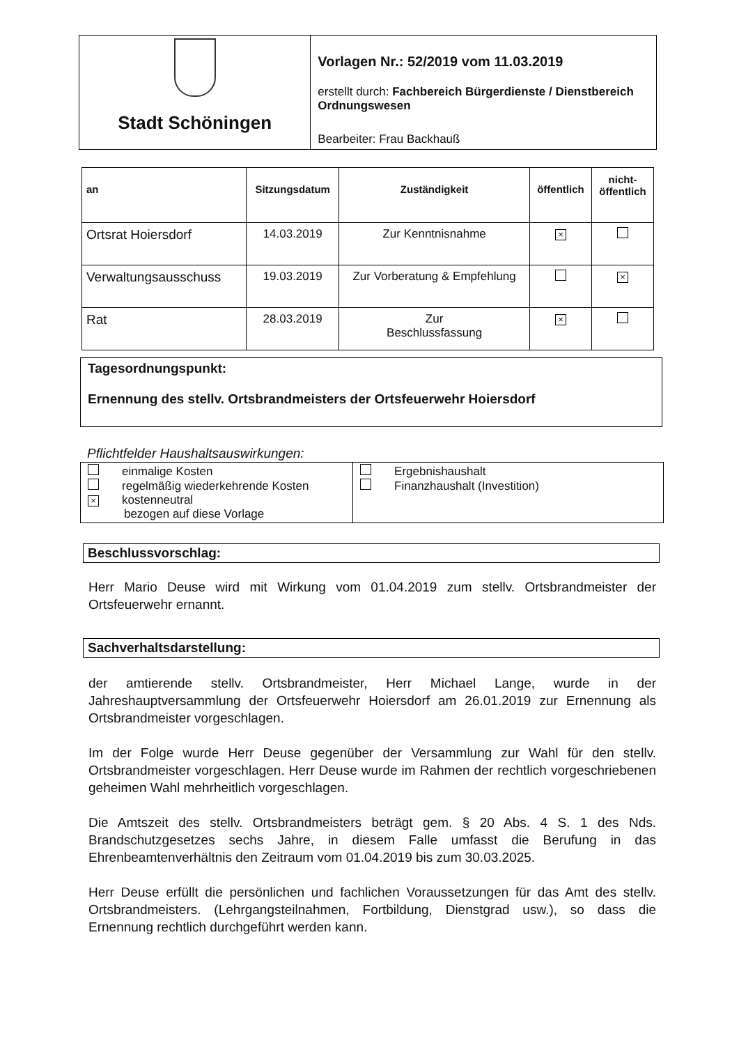Stadt Schöningen
Vorlagen Nr.: 52/2019 vom 11.03.2019
erstellt durch: Fachbereich Bürgerdienste / Dienstbereich Ordnungswesen
Bearbeiter: Frau Backhauß
| an | Sitzungsdatum | Zuständigkeit | öffentlich | nicht- öffentlich |
| --- | --- | --- | --- | --- |
| Ortsrat Hoiersdorf | 14.03.2019 | Zur Kenntnisnahme | × | |
| Verwaltungsausschuss | 19.03.2019 | Zur Vorberatung & Empfehlung | | × |
| Rat | 28.03.2019 | Zur Beschlussfassung | × | |
Tagesordnungspunkt:
Ernennung des stellv. Ortsbrandmeisters der Ortsfeuerwehr Hoiersdorf
Pflichtfelder Haushaltsauswirkungen:
| einmalige Kosten regelmäßig wiederkehrende Kosten × kostenneutral bezogen auf diese Vorlage | Ergebnishaushalt Finanzhaushalt (Investition) |
Beschlussvorschlag:
Herr Mario Deuse wird mit Wirkung vom 01.04.2019 zum stellv. Ortsbrandmeister der Ortsfeuerwehr ernannt.
Sachverhaltsdarstellung:
der amtierende stellv. Ortsbrandmeister, Herr Michael Lange, wurde in der Jahreshauptversammlung der Ortsfeuerwehr Hoiersdorf am 26.01.2019 zur Ernennung als Ortsbrandmeister vorgeschlagen.
Im der Folge wurde Herr Deuse gegenüber der Versammlung zur Wahl für den stellv. Ortsbrandmeister vorgeschlagen. Herr Deuse wurde im Rahmen der rechtlich vorgeschriebenen geheimen Wahl mehrheitlich vorgeschlagen.
Die Amtszeit des stellv. Ortsbrandmeisters beträgt gem. § 20 Abs. 4 S. 1 des Nds. Brandschutzgesetzes sechs Jahre, in diesem Falle umfasst die Berufung in das Ehrenbeamtenverhältnis den Zeitraum vom 01.04.2019 bis zum 30.03.2025.
Herr Deuse erfüllt die persönlichen und fachlichen Voraussetzungen für das Amt des stellv. Ortsbrandmeisters. (Lehrgangsteilnahmen, Fortbildung, Dienstgrad usw.), so dass die Ernennung rechtlich durchgeführt werden kann.